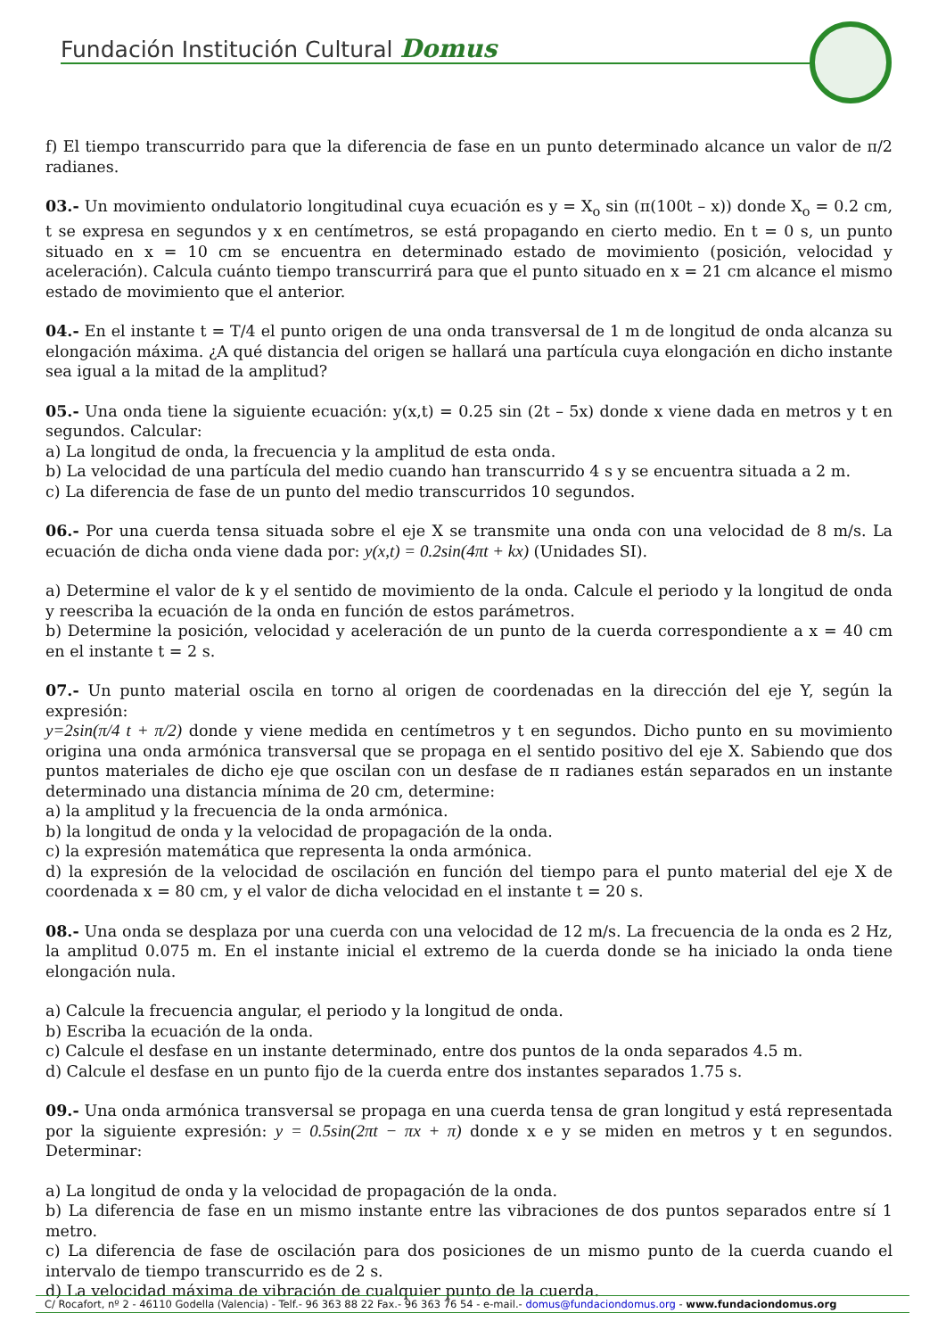Fundación Institución Cultural Domus
f) El tiempo transcurrido para que la diferencia de fase en un punto determinado alcance un valor de π/2 radianes.
03.- Un movimiento ondulatorio longitudinal cuya ecuación es y = X<sub>o</sub> sin (π(100t – x)) donde X<sub>o</sub> = 0.2 cm, t se expresa en segundos y x en centímetros, se está propagando en cierto medio. En t = 0 s, un punto situado en x = 10 cm se encuentra en determinado estado de movimiento (posición, velocidad y aceleración). Calcula cuánto tiempo transcurrirá para que el punto situado en x = 21 cm alcance el mismo estado de movimiento que el anterior.
04.- En el instante t = T/4 el punto origen de una onda transversal de 1 m de longitud de onda alcanza su elongación máxima. ¿A qué distancia del origen se hallará una partícula cuya elongación en dicho instante sea igual a la mitad de la amplitud?
05.- Una onda tiene la siguiente ecuación: y(x,t) = 0.25 sin (2t – 5x) donde x viene dada en metros y t en segundos. Calcular:
a) La longitud de onda, la frecuencia y la amplitud de esta onda.
b) La velocidad de una partícula del medio cuando han transcurrido 4 s y se encuentra situada a 2 m.
c) La diferencia de fase de un punto del medio transcurridos 10 segundos.
06.- Por una cuerda tensa situada sobre el eje X se transmite una onda con una velocidad de 8 m/s. La ecuación de dicha onda viene dada por: y(x,t) = 0.2sin(4πt + kx) (Unidades SI).
a) Determine el valor de k y el sentido de movimiento de la onda. Calcule el periodo y la longitud de onda y reescriba la ecuación de la onda en función de estos parámetros.
b) Determine la posición, velocidad y aceleración de un punto de la cuerda correspondiente a x = 40 cm en el instante t = 2 s.
07.- Un punto material oscila en torno al origen de coordenadas en la dirección del eje Y, según la expresión:
y=2sin(π/4 t + π/2) donde y viene medida en centímetros y t en segundos. Dicho punto en su movimiento origina una onda armónica transversal que se propaga en el sentido positivo del eje X. Sabiendo que dos puntos materiales de dicho eje que oscilan con un desfase de π radianes están separados en un instante determinado una distancia mínima de 20 cm, determine:
a) la amplitud y la frecuencia de la onda armónica.
b) la longitud de onda y la velocidad de propagación de la onda.
c) la expresión matemática que representa la onda armónica.
d) la expresión de la velocidad de oscilación en función del tiempo para el punto material del eje X de coordenada x = 80 cm, y el valor de dicha velocidad en el instante t = 20 s.
08.- Una onda se desplaza por una cuerda con una velocidad de 12 m/s. La frecuencia de la onda es 2 Hz, la amplitud 0.075 m. En el instante inicial el extremo de la cuerda donde se ha iniciado la onda tiene elongación nula.
a) Calcule la frecuencia angular, el periodo y la longitud de onda.
b) Escriba la ecuación de la onda.
c) Calcule el desfase en un instante determinado, entre dos puntos de la onda separados 4.5 m.
d) Calcule el desfase en un punto fijo de la cuerda entre dos instantes separados 1.75 s.
09.- Una onda armónica transversal se propaga en una cuerda tensa de gran longitud y está representada por la siguiente expresión: y = 0.5sin(2πt − πx + π) donde x e y se miden en metros y t en segundos. Determinar:
a) La longitud de onda y la velocidad de propagación de la onda.
b) La diferencia de fase en un mismo instante entre las vibraciones de dos puntos separados entre sí 1 metro.
c) La diferencia de fase de oscilación para dos posiciones de un mismo punto de la cuerda cuando el intervalo de tiempo transcurrido es de 2 s.
d) La velocidad máxima de vibración de cualquier punto de la cuerda.
C/ Rocafort, nº 2 - 46110 Godella (Valencia) - Telf.- 96 363 88 22 Fax.- 96 363 76 54 - e-mail.- domus@fundaciondomus.org - www.fundaciondomus.org